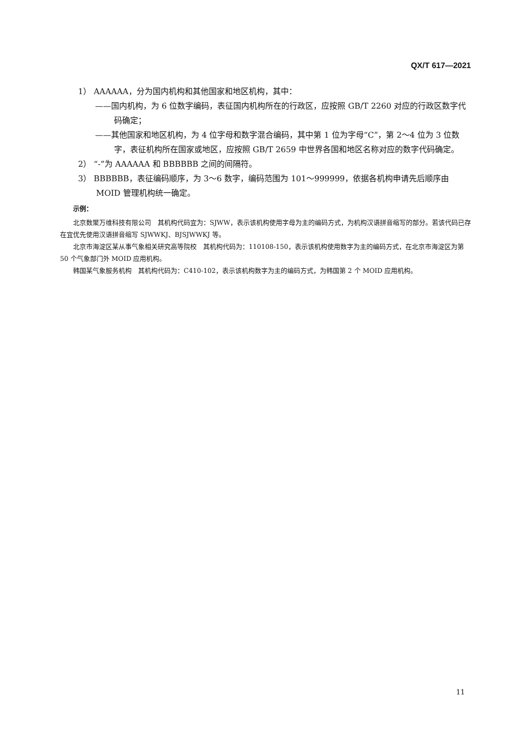QX/T 617—2021
1） AAAAAA，分为国内机构和其他国家和地区机构，其中：
——国内机构，为 6 位数字编码，表征国内机构所在的行政区，应按照 GB/T 2260 对应的行政区数字代码确定；
——其他国家和地区机构，为 4 位字母和数字混合编码，其中第 1 位为字母“C”，第 2～4 位为 3 位数字，表征机构所在国家或地区，应按照 GB/T 2659 中世界各国和地区名称对应的数字代码确定。
2） “-”为 AAAAAA 和 BBBBBB 之间的间隔符。
3） BBBBBB，表征编码顺序，为 3～6 数字，编码范围为 101～999999，依据各机构申请先后顺序由 MOID 管理机构统一确定。
示例：
北京数聚万维科技有限公司　其机构代码宜为：SJWW，表示该机构使用字母为主的编码方式，为机构汉语拼音缩写的部分。若该代码已存在宜优先使用汉语拼音缩写 SJWWKJ、BJSJWWKJ 等。
北京市海淀区某从事气象相关研究高等院校　其机构代码为：110108-150，表示该机构使用数字为主的编码方式，在北京市海淀区为第 50 个气象部门外 MOID 应用机构。
韩国某气象服务机构　其机构代码为：C410-102，表示该机构数字为主的编码方式，为韩国第 2 个 MOID 应用机构。
11